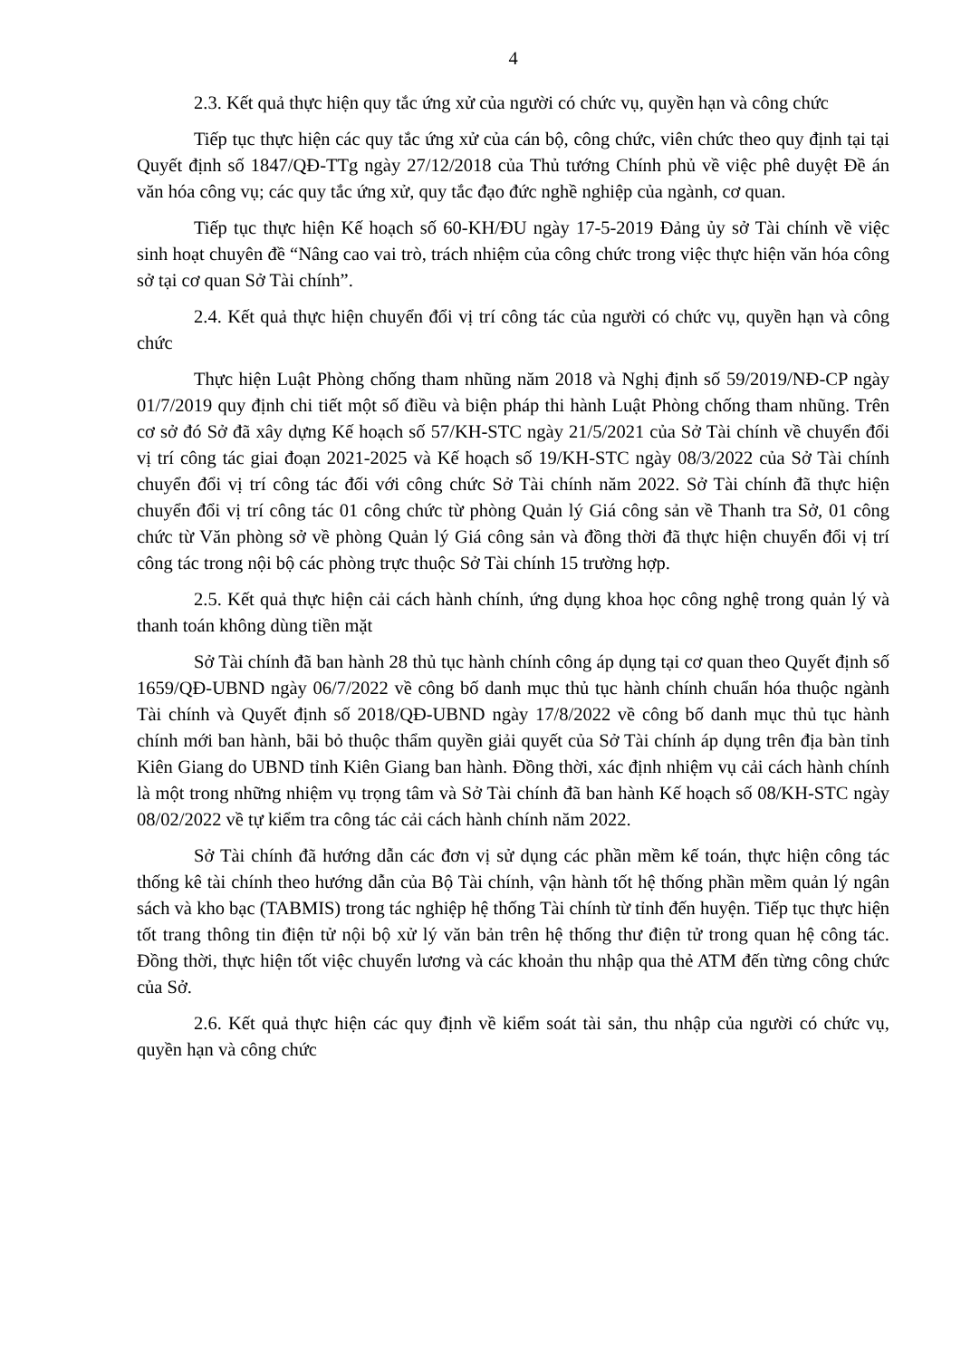4
2.3. Kết quả thực hiện quy tắc ứng xử của người có chức vụ, quyền hạn và công chức
Tiếp tục thực hiện các quy tắc ứng xử của cán bộ, công chức, viên chức theo quy định tại tại Quyết định số 1847/QĐ-TTg ngày 27/12/2018 của Thủ tướng Chính phủ về việc phê duyệt Đề án văn hóa công vụ; các quy tắc ứng xử, quy tắc đạo đức nghề nghiệp của ngành, cơ quan.
Tiếp tục thực hiện Kế hoạch số 60-KH/ĐU ngày 17-5-2019 Đảng ủy sở Tài chính về việc sinh hoạt chuyên đề “Nâng cao vai trò, trách nhiệm của công chức trong việc thực hiện văn hóa công sở tại cơ quan Sở Tài chính”.
2.4. Kết quả thực hiện chuyển đổi vị trí công tác của người có chức vụ, quyền hạn và công chức
Thực hiện Luật Phòng chống tham nhũng năm 2018 và Nghị định số 59/2019/NĐ-CP ngày 01/7/2019 quy định chi tiết một số điều và biện pháp thi hành Luật Phòng chống tham nhũng. Trên cơ sở đó Sở đã xây dựng Kế hoạch số 57/KH-STC ngày 21/5/2021 của Sở Tài chính về chuyển đổi vị trí công tác giai đoạn 2021-2025 và Kế hoạch số 19/KH-STC ngày 08/3/2022 của Sở Tài chính chuyển đổi vị trí công tác đối với công chức Sở Tài chính năm 2022. Sở Tài chính đã thực hiện chuyển đổi vị trí công tác 01 công chức từ phòng Quản lý Giá công sản về Thanh tra Sở, 01 công chức từ Văn phòng sở về phòng Quản lý Giá công sản và đồng thời đã thực hiện chuyển đổi vị trí công tác trong nội bộ các phòng trực thuộc Sở Tài chính 15 trường hợp.
2.5. Kết quả thực hiện cải cách hành chính, ứng dụng khoa học công nghệ trong quản lý và thanh toán không dùng tiền mặt
Sở Tài chính đã ban hành 28 thủ tục hành chính công áp dụng tại cơ quan theo Quyết định số 1659/QĐ-UBND ngày 06/7/2022 về công bố danh mục thủ tục hành chính chuẩn hóa thuộc ngành Tài chính và Quyết định số 2018/QĐ-UBND ngày 17/8/2022 về công bố danh mục thủ tục hành chính mới ban hành, bãi bỏ thuộc thẩm quyền giải quyết của Sở Tài chính áp dụng trên địa bàn tỉnh Kiên Giang do UBND tỉnh Kiên Giang ban hành. Đồng thời, xác định nhiệm vụ cải cách hành chính là một trong những nhiệm vụ trọng tâm và Sở Tài chính đã ban hành Kế hoạch số 08/KH-STC ngày 08/02/2022 về tự kiểm tra công tác cải cách hành chính năm 2022.
Sở Tài chính đã hướng dẫn các đơn vị sử dụng các phần mềm kế toán, thực hiện công tác thống kê tài chính theo hướng dẫn của Bộ Tài chính, vận hành tốt hệ thống phần mềm quản lý ngân sách và kho bạc (TABMIS) trong tác nghiệp hệ thống Tài chính từ tỉnh đến huyện. Tiếp tục thực hiện tốt trang thông tin điện tử nội bộ xử lý văn bản trên hệ thống thư điện tử trong quan hệ công tác. Đồng thời, thực hiện tốt việc chuyển lương và các khoản thu nhập qua thẻ ATM đến từng công chức của Sở.
2.6. Kết quả thực hiện các quy định về kiểm soát tài sản, thu nhập của người có chức vụ, quyền hạn và công chức